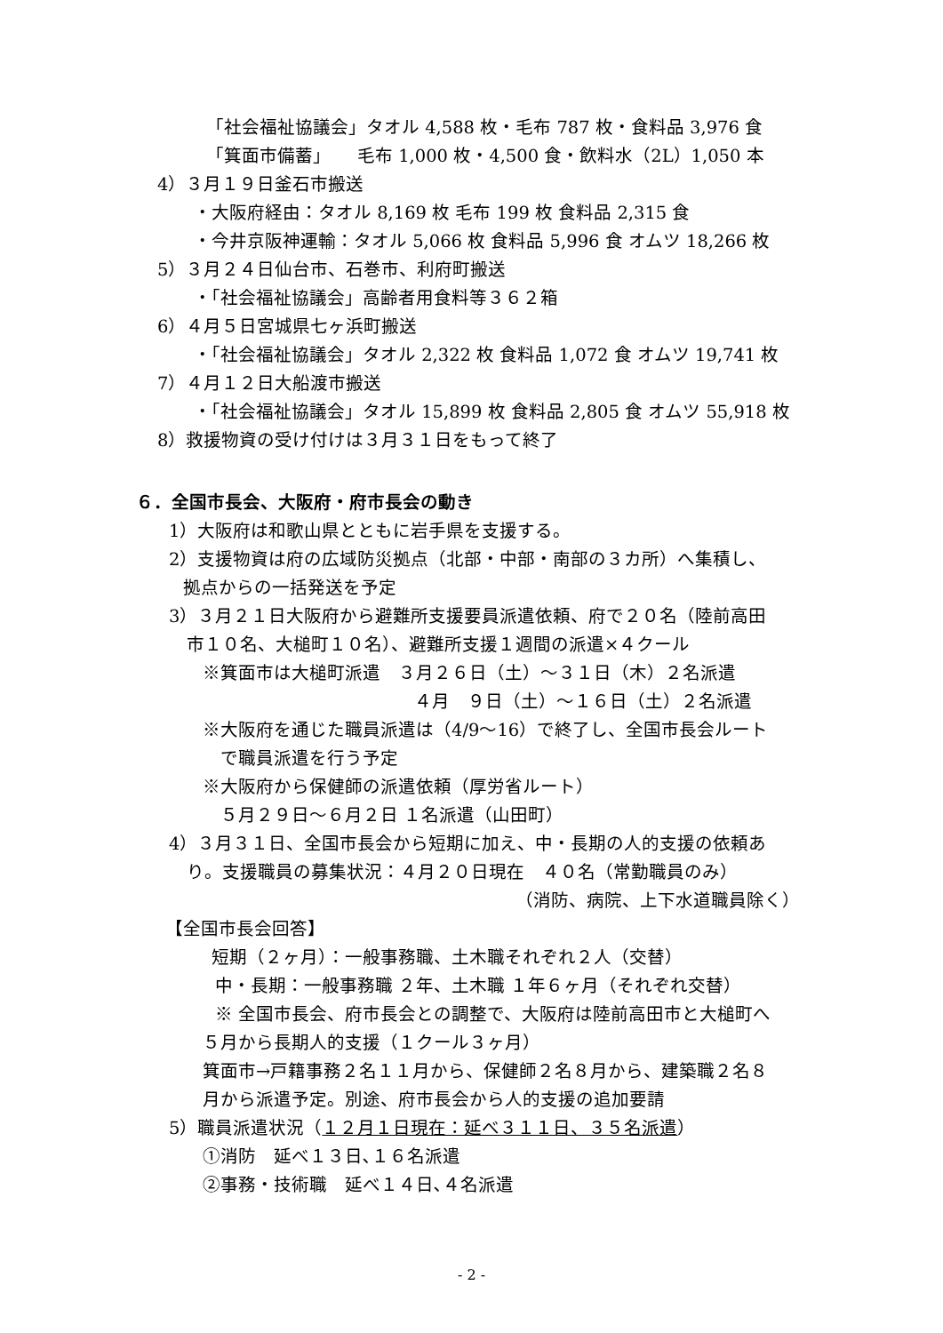「社会福祉協議会」タオル 4,588 枚・毛布 787 枚・食料品 3,976 食
「箕面市備蓄」　　毛布 1,000 枚・4,500 食・飲料水（2L）1,050 本
4）３月１９日釜石市搬送
・大阪府経由：タオル 8,169 枚 毛布 199 枚 食料品 2,315 食
・今井京阪神運輸：タオル 5,066 枚 食料品 5,996 食 オムツ 18,266 枚
5）３月２４日仙台市、石巻市、利府町搬送
・「社会福祉協議会」高齢者用食料等３６２箱
6）４月５日宮城県七ヶ浜町搬送
・「社会福祉協議会」タオル 2,322 枚 食料品 1,072 食 オムツ 19,741 枚
7）４月１２日大船渡市搬送
・「社会福祉協議会」タオル 15,899 枚 食料品 2,805 食 オムツ 55,918 枚
8）救援物資の受け付けは３月３１日をもって終了
６．全国市長会、大阪府・府市長会の動き
1）大阪府は和歌山県とともに岩手県を支援する。
2）支援物資は府の広域防災拠点（北部・中部・南部の３カ所）へ集積し、
拠点からの一括発送を予定
3）３月２１日大阪府から避難所支援要員派遣依頼、府で２０名（陸前高田
市１０名、大槌町１０名）、避難所支援１週間の派遣×４クール
※箕面市は大槌町派遣　３月２６日（土）～３１日（木）２名派遣
４月　９日（土）～１６日（土）２名派遣
※大阪府を通じた職員派遣は（4/9～16）で終了し、全国市長会ルート
で職員派遣を行う予定
※大阪府から保健師の派遣依頼（厚労省ルート）
５月２９日～６月２日 １名派遣（山田町）
4）３月３１日、全国市長会から短期に加え、中・長期の人的支援の依頼あ
り。支援職員の募集状況：４月２０日現在　４０名（常勤職員のみ）
（消防、病院、上下水道職員除く）
【全国市長会回答】
短期（２ヶ月）：一般事務職、土木職それぞれ２人（交替）
中・長期：一般事務職 ２年、土木職 １年６ヶ月（それぞれ交替）
※ 全国市長会、府市長会との調整で、大阪府は陸前高田市と大槌町へ
５月から長期人的支援（１クール３ヶ月）
箕面市→戸籍事務２名１１月から、保健師２名８月から、建築職２名８
月から派遣予定。別途、府市長会から人的支援の追加要請
5）職員派遣状況（１２月１日現在：延べ３１１日、３５名派遣）
①消防　延べ１３日､１６名派遣
②事務・技術職　延べ１４日､４名派遣
- 2 -